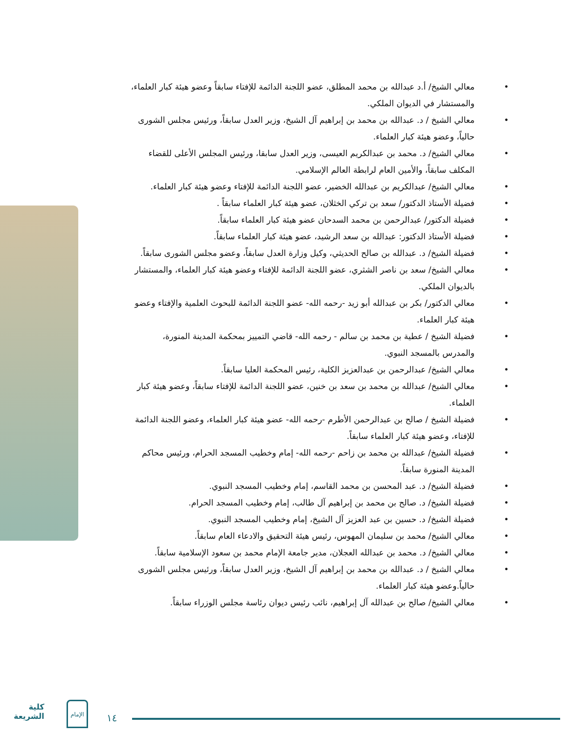• معالي الشيخ/ أ.د عبدالله بن محمد المطلق، عضو اللجنة الدائمة للإفتاء سابقاً وعضو هيئة كبار العلماء، والمستشار في الديوان الملكي.
• معالي الشيخ / د. عبدالله بن محمد بن إبراهيم آل الشيخ، وزير العدل سابقاً، ورئيس مجلس الشورى حالياً، وعضو هيئة كبار العلماء.
• معالي الشيخ/ د. محمد بن عبدالكريم العيسى، وزير العدل سابقا، ورئيس المجلس الأعلى للقضاء المكلف سابقاً، والأمين العام لرابطة العالم الإسلامي.
• معالي الشيخ/ عبدالكريم بن عبدالله الخضير، عضو اللجنة الدائمة للإفتاء وعضو هيئة كبار العلماء.
• فضيلة الأستاذ الدكتور/ سعد بن تركي الخثلان، عضو هيئة كبار العلماء سابقاً .
• فضيلة الدكتور/ عبدالرحمن بن محمد السدحان عضو هيئة كبار العلماء سابقاً.
• فضيلة الأستاذ الدكتور: عبدالله بن سعد الرشيد، عضو هيئة كبار العلماء سابقاً.
• فضيلة الشيخ/ د. عبدالله بن صالح الحديثي، وكيل وزارة العدل سابقاً، وعضو مجلس الشورى سابقاً.
• معالي الشيخ/ سعد بن ناصر الشثري، عضو اللجنة الدائمة للإفتاء وعضو هيئة كبار العلماء، والمستشار بالديوان الملكي.
• معالي الدكتور/ بكر بن عبدالله أبو زيد -رحمه الله- عضو اللجنة الدائمة للبحوث العلمية والإفتاء وعضو هيئة كبار العلماء.
• فضيلة الشيخ / عطية بن محمد بن سالم - رحمه الله- قاضي التمييز بمحكمة المدينة المنورة، والمدرس بالمسجد النبوي.
• معالي الشيخ/ عبدالرحمن بن عبدالعزيز الكلية، رئيس المحكمة العليا سابقاً.
• معالي الشيخ/ عبدالله بن محمد بن سعد بن خنين، عضو اللجنة الدائمة للإفتاء سابقاً، وعضو هيئة كبار العلماء.
• فضيلة الشيخ / صالح بن عبدالرحمن الأطرم -رحمه الله- عضو هيئة كبار العلماء، وعضو اللجنة الدائمة للإفتاء، وعضو هيئة كبار العلماء سابقاً.
• فضيلة الشيخ/ عبدالله بن محمد بن زاحم -رحمه الله- إمام وخطيب المسجد الحرام، ورئيس محاكم المدينة المنورة سابقاً.
• فضيلة الشيخ/ د. عبد المحسن بن محمد القاسم، إمام وخطيب المسجد النبوي.
• فضيلة الشيخ/ د. صالح بن محمد بن إبراهيم آل طالب، إمام وخطيب المسجد الحرام.
• فضيلة الشيخ/ د. حسين بن عبد العزيز آل الشيخ، إمام وخطيب المسجد النبوي.
• معالي الشيخ/ محمد بن سليمان المهوس، رئيس هيئة التحقيق والادعاء العام سابقاً.
• معالي الشيخ/ د. محمد بن عبدالله العجلان، مدير جامعة الإمام محمد بن سعود الإسلامية سابقاً.
• معالي الشيخ / د. عبدالله بن محمد بن إبراهيم آل الشيخ، وزير العدل سابقاً، ورئيس مجلس الشورى حالياً.وعضو هيئة كبار العلماء.
• معالي الشيخ/ صالح بن عبدالله آل إبراهيم، نائب رئيس ديوان رئاسة مجلس الوزراء سابقاً.
كلية
الشريعة
الإمام
١٤